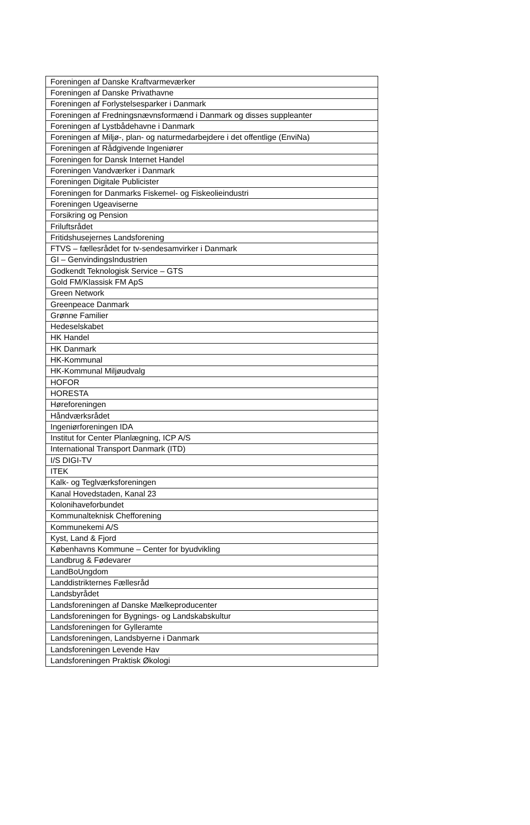| Foreningen af Danske Kraftvarmeværker |
| Foreningen af Danske Privathavne |
| Foreningen af Forlystelsesparker i Danmark |
| Foreningen af Fredningsnævnsformænd i Danmark og disses suppleanter |
| Foreningen af Lystbådehavne i Danmark |
| Foreningen af Miljø-, plan- og naturmedarbejdere i det offentlige (EnviNa) |
| Foreningen af Rådgivende Ingeniører |
| Foreningen for Dansk Internet Handel |
| Foreningen Vandværker i Danmark |
| Foreningen Digitale Publicister |
| Foreningen for Danmarks Fiskemel- og Fiskeolieindustri |
| Foreningen Ugeaviserne |
| Forsikring og Pension |
| Friluftsrådet |
| Fritidshusejernes Landsforening |
| FTVS – fællesrådet for tv-sendesamvirker i Danmark |
| GI – GenvindingsIndustrien |
| Godkendt Teknologisk Service – GTS |
| Gold FM/Klassisk FM ApS |
| Green Network |
| Greenpeace Danmark |
| Grønne Familier |
| Hedeselskabet |
| HK Handel |
| HK Danmark |
| HK-Kommunal |
| HK-Kommunal Miljøudvalg |
| HOFOR |
| HORESTA |
| Høreforeningen |
| Håndværksrådet |
| Ingeniørforeningen IDA |
| Institut for Center Planlægning, ICP A/S |
| International Transport Danmark (ITD) |
| I/S DIGI-TV |
| ITEK |
| Kalk- og Teglværksforeningen |
| Kanal Hovedstaden, Kanal 23 |
| Kolonihaveforbundet |
| Kommunalteknisk Chefforening |
| Kommunekemi A/S |
| Kyst, Land & Fjord |
| Københavns Kommune – Center for byudvikling |
| Landbrug & Fødevarer |
| LandBoUngdom |
| Landdistrikternes Fællesråd |
| Landsbyrådet |
| Landsforeningen af Danske Mælkeproducenter |
| Landsforeningen for Bygnings- og Landskabskultur |
| Landsforeningen for Gylleramte |
| Landsforeningen, Landsbyerne i Danmark |
| Landsforeningen Levende Hav |
| Landsforeningen Praktisk Økologi |